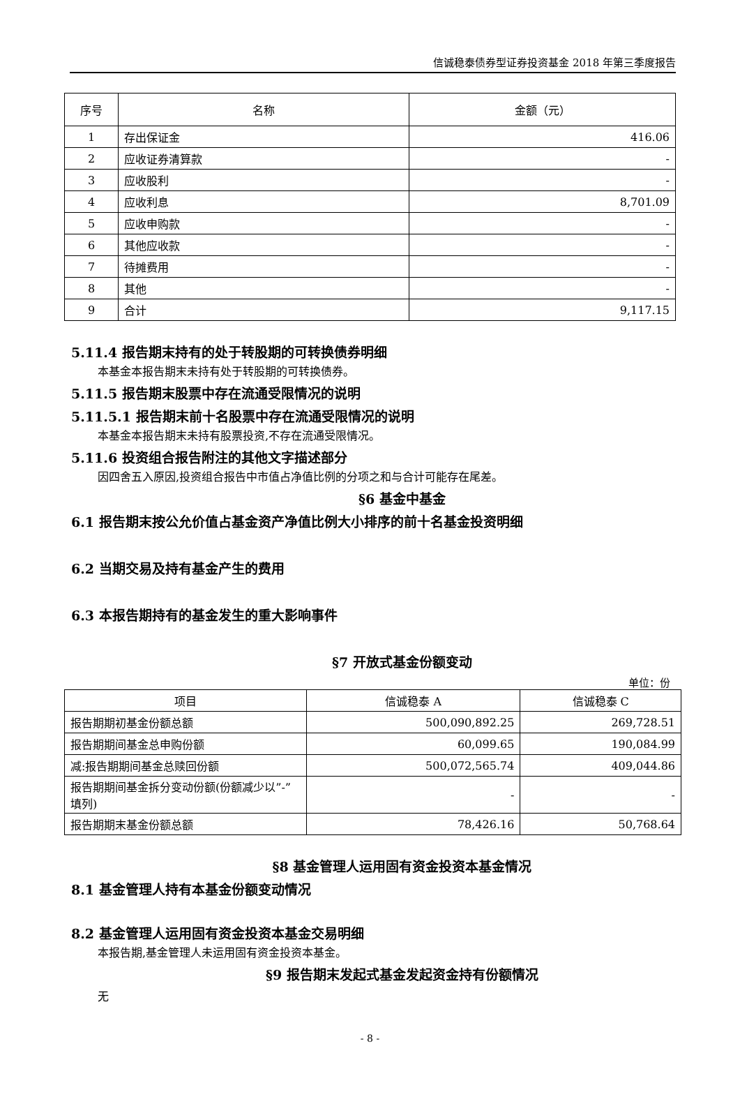信诚稳泰债券型证券投资基金 2018 年第三季度报告
| 序号 | 名称 | 金额（元） |
| --- | --- | --- |
| 1 | 存出保证金 | 416.06 |
| 2 | 应收证券清算款 | - |
| 3 | 应收股利 | - |
| 4 | 应收利息 | 8,701.09 |
| 5 | 应收申购款 | - |
| 6 | 其他应收款 | - |
| 7 | 待摊费用 | - |
| 8 | 其他 | - |
| 9 | 合计 | 9,117.15 |
5.11.4 报告期末持有的处于转股期的可转换债券明细
本基金本报告期末未持有处于转股期的可转换债券。
5.11.5 报告期末股票中存在流通受限情况的说明
5.11.5.1 报告期末前十名股票中存在流通受限情况的说明
本基金本报告期末未持有股票投资,不存在流通受限情况。
5.11.6 投资组合报告附注的其他文字描述部分
因四舍五入原因,投资组合报告中市值占净值比例的分项之和与合计可能存在尾差。
§6 基金中基金
6.1 报告期末按公允价值占基金资产净值比例大小排序的前十名基金投资明细
6.2 当期交易及持有基金产生的费用
6.3 本报告期持有的基金发生的重大影响事件
§7 开放式基金份额变动
单位：份
| 项目 | 信诚稳泰 A | 信诚稳泰 C |
| --- | --- | --- |
| 报告期期初基金份额总额 | 500,090,892.25 | 269,728.51 |
| 报告期期间基金总申购份额 | 60,099.65 | 190,084.99 |
| 减:报告期期间基金总赎回份额 | 500,072,565.74 | 409,044.86 |
| 报告期期间基金拆分变动份额(份额减少以”-”填列) | - | - |
| 报告期期末基金份额总额 | 78,426.16 | 50,768.64 |
§8 基金管理人运用固有资金投资本基金情况
8.1 基金管理人持有本基金份额变动情况
8.2 基金管理人运用固有资金投资本基金交易明细
本报告期,基金管理人未运用固有资金投资本基金。
§9 报告期末发起式基金发起资金持有份额情况
无
- 8 -